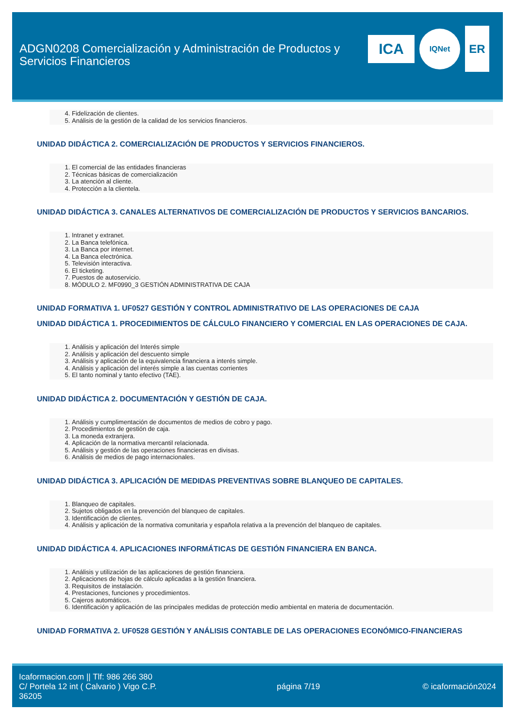ADGN0208 Comercialización y Administración de Productos y Servicios Financieros
ICA
IQNet
ER
4. Fidelización de clientes.
5. Análisis de la gestión de la calidad de los servicios financieros.
UNIDAD DIDÁCTICA 2. COMERCIALIZACIÓN DE PRODUCTOS Y SERVICIOS FINANCIEROS.
1. El comercial de las entidades financieras
2. Técnicas básicas de comercialización
3. La atención al cliente.
4. Protección a la clientela.
UNIDAD DIDÁCTICA 3. CANALES ALTERNATIVOS DE COMERCIALIZACIÓN DE PRODUCTOS Y SERVICIOS BANCARIOS.
1. Intranet y extranet.
2. La Banca telefónica.
3. La Banca por internet.
4. La Banca electrónica.
5. Televisión interactiva.
6. El ticketing.
7. Puestos de autoservicio.
8. MÓDULO 2. MF0990_3 GESTIÓN ADMINISTRATIVA DE CAJA
UNIDAD FORMATIVA 1. UF0527 GESTIÓN Y CONTROL ADMINISTRATIVO DE LAS OPERACIONES DE CAJA
UNIDAD DIDÁCTICA 1. PROCEDIMIENTOS DE CÁLCULO FINANCIERO Y COMERCIAL EN LAS OPERACIONES DE CAJA.
1. Análisis y aplicación del Interés simple
2. Análisis y aplicación del descuento simple
3. Análisis y aplicación de la equivalencia financiera a interés simple.
4. Análisis y aplicación del interés simple a las cuentas corrientes
5. El tanto nominal y tanto efectivo (TAE).
UNIDAD DIDÁCTICA 2. DOCUMENTACIÓN Y GESTIÓN DE CAJA.
1. Análisis y cumplimentación de documentos de medios de cobro y pago.
2. Procedimientos de gestión de caja.
3. La moneda extranjera.
4. Aplicación de la normativa mercantil relacionada.
5. Análisis y gestión de las operaciones financieras en divisas.
6. Análisis de medios de pago internacionales.
UNIDAD DIDÁCTICA 3. APLICACIÓN DE MEDIDAS PREVENTIVAS SOBRE BLANQUEO DE CAPITALES.
1. Blanqueo de capitales.
2. Sujetos obligados en la prevención del blanqueo de capitales.
3. Identificación de clientes.
4. Análisis y aplicación de la normativa comunitaria y española relativa a la prevención del blanqueo de capitales.
UNIDAD DIDÁCTICA 4. APLICACIONES INFORMÁTICAS DE GESTIÓN FINANCIERA EN BANCA.
1. Análisis y utilización de las aplicaciones de gestión financiera.
2. Aplicaciones de hojas de cálculo aplicadas a la gestión financiera.
3. Requisitos de instalación.
4. Prestaciones, funciones y procedimientos.
5. Cajeros automáticos.
6. Identificación y aplicación de las principales medidas de protección medio ambiental en materia de documentación.
UNIDAD FORMATIVA 2. UF0528 GESTIÓN Y ANÁLISIS CONTABLE DE LAS OPERACIONES ECONÓMICO-FINANCIERAS
Icaformacion.com || Tlf: 986 266 380
C/ Portela 12 int ( Calvario ) Vigo C.P. 36205
página 7/19 © icaformación2024